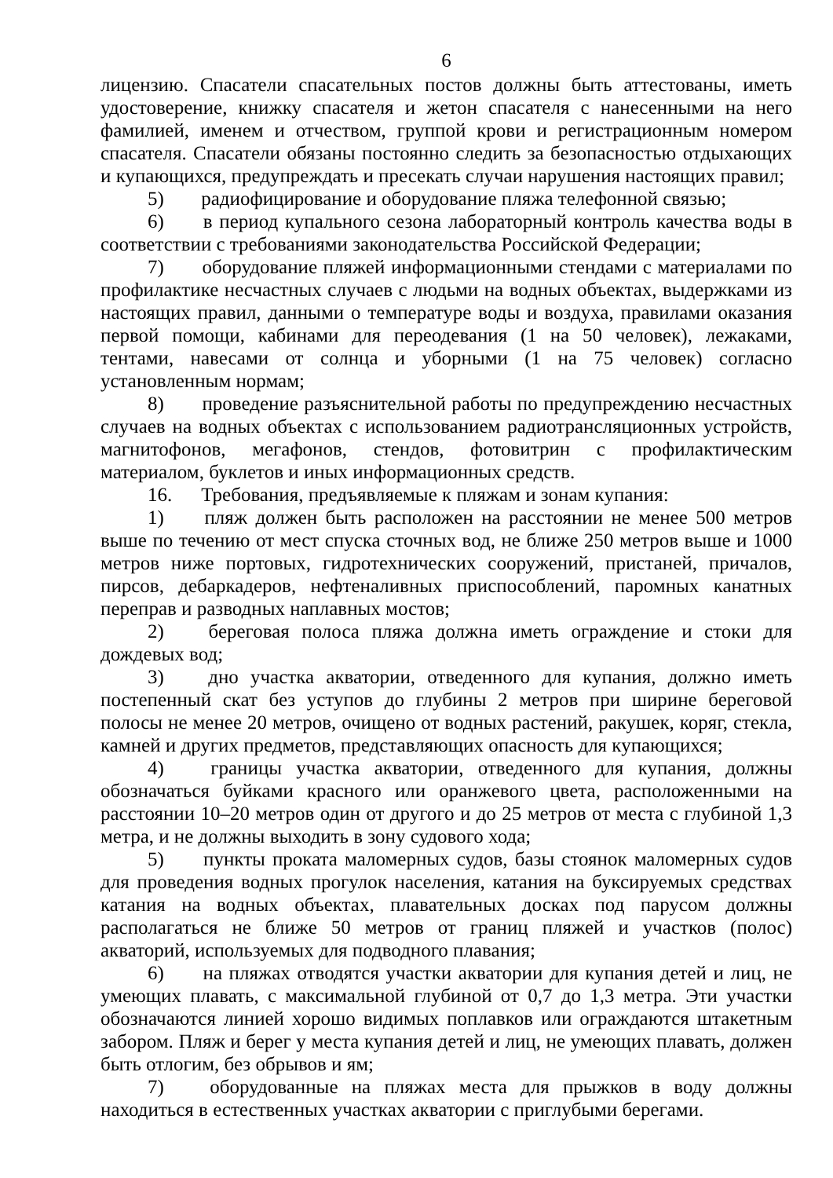6
лицензию. Спасатели спасательных постов должны быть аттестованы, иметь удостоверение, книжку спасателя и жетон спасателя с нанесенными на него фамилией, именем и отчеством, группой крови и регистрационным номером спасателя. Спасатели обязаны постоянно следить за безопасностью отдыхающих и купающихся, предупреждать и пресекать случаи нарушения настоящих правил;
5) радиофицирование и оборудование пляжа телефонной связью;
6) в период купального сезона лабораторный контроль качества воды в соответствии с требованиями законодательства Российской Федерации;
7) оборудование пляжей информационными стендами с материалами по профилактике несчастных случаев с людьми на водных объектах, выдержками из настоящих правил, данными о температуре воды и воздуха, правилами оказания первой помощи, кабинами для переодевания (1 на 50 человек), лежаками, тентами, навесами от солнца и уборными (1 на 75 человек) согласно установленным нормам;
8) проведение разъяснительной работы по предупреждению несчастных случаев на водных объектах с использованием радиотрансляционных устройств, магнитофонов, мегафонов, стендов, фотовитрин с профилактическим материалом, буклетов и иных информационных средств.
16. Требования, предъявляемые к пляжам и зонам купания:
1) пляж должен быть расположен на расстоянии не менее 500 метров выше по течению от мест спуска сточных вод, не ближе 250 метров выше и 1000 метров ниже портовых, гидротехнических сооружений, пристаней, причалов, пирсов, дебаркадеров, нефтеналивных приспособлений, паромных канатных переправ и разводных наплавных мостов;
2) береговая полоса пляжа должна иметь ограждение и стоки для дождевых вод;
3) дно участка акватории, отведенного для купания, должно иметь постепенный скат без уступов до глубины 2 метров при ширине береговой полосы не менее 20 метров, очищено от водных растений, ракушек, коряг, стекла, камней и других предметов, представляющих опасность для купающихся;
4) границы участка акватории, отведенного для купания, должны обозначаться буйками красного или оранжевого цвета, расположенными на расстоянии 10–20 метров один от другого и до 25 метров от места с глубиной 1,3 метра, и не должны выходить в зону судового хода;
5) пункты проката маломерных судов, базы стоянок маломерных судов для проведения водных прогулок населения, катания на буксируемых средствах катания на водных объектах, плавательных досках под парусом должны располагаться не ближе 50 метров от границ пляжей и участков (полос) акваторий, используемых для подводного плавания;
6) на пляжах отводятся участки акватории для купания детей и лиц, не умеющих плавать, с максимальной глубиной от 0,7 до 1,3 метра. Эти участки обозначаются линией хорошо видимых поплавков или ограждаются штакетным забором. Пляж и берег у места купания детей и лиц, не умеющих плавать, должен быть отлогим, без обрывов и ям;
7) оборудованные на пляжах места для прыжков в воду должны находиться в естественных участках акватории с приглубыми берегами.